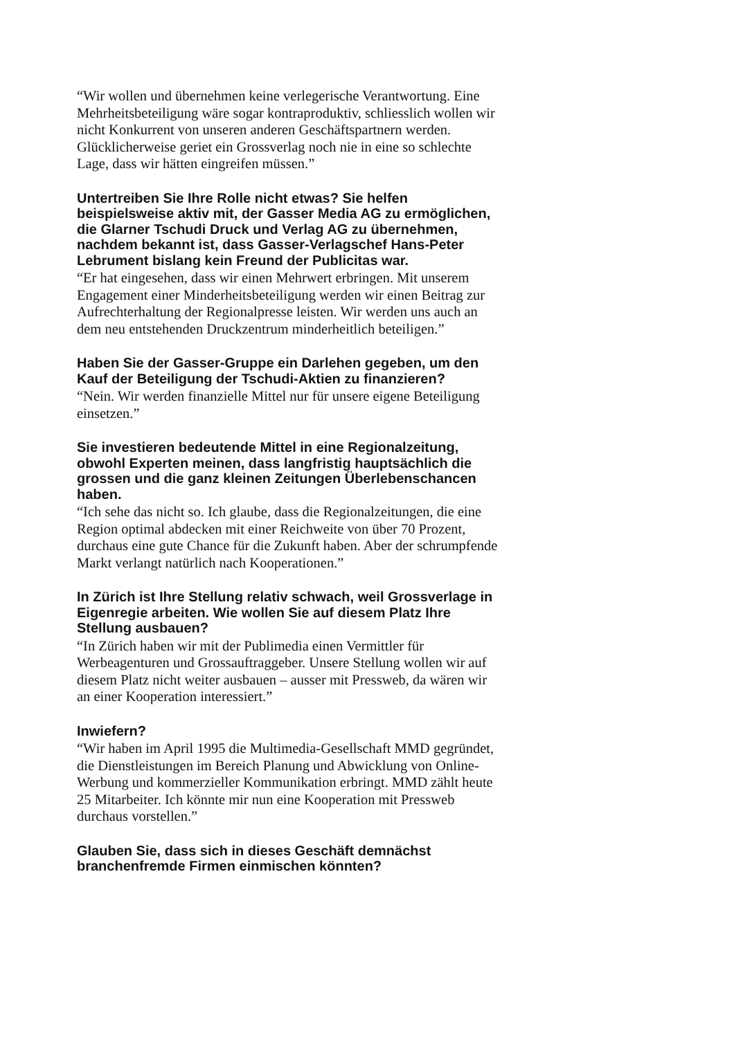“Wir wollen und übernehmen keine verlegerische Verantwortung. Eine Mehrheitsbeteiligung wäre sogar kontraproduktiv, schliesslich wollen wir nicht Konkurrent von unseren anderen Geschäftspartnern werden. Glücklicherweise geriet ein Grossverlag noch nie in eine so schlechte Lage, dass wir hätten eingreifen müssen.”
Untertreiben Sie Ihre Rolle nicht etwas? Sie helfen beispielsweise aktiv mit, der Gasser Media AG zu ermöglichen, die Glarner Tschudi Druck und Verlag AG zu übernehmen, nachdem bekannt ist, dass Gasser-Verlagschef Hans-Peter Lebrument bislang kein Freund der Publicitas war.
“Er hat eingesehen, dass wir einen Mehrwert erbringen. Mit unserem Engagement einer Minderheitsbeteiligung werden wir einen Beitrag zur Aufrechterhaltung der Regionalpresse leisten. Wir werden uns auch an dem neu entstehenden Druckzentrum minderheitlich beteiligen.”
Haben Sie der Gasser-Gruppe ein Darlehen gegeben, um den Kauf der Beteiligung der Tschudi-Aktien zu finanzieren?
“Nein. Wir werden finanzielle Mittel nur für unsere eigene Beteiligung einsetzen.”
Sie investieren bedeutende Mittel in eine Regionalzeitung, obwohl Experten meinen, dass langfristig hauptsächlich die grossen und die ganz kleinen Zeitungen Überlebenschancen haben.
“Ich sehe das nicht so. Ich glaube, dass die Regionalzeitungen, die eine Region optimal abdecken mit einer Reichweite von über 70 Prozent, durchaus eine gute Chance für die Zukunft haben. Aber der schrumpfende Markt verlangt natürlich nach Kooperationen.”
In Zürich ist Ihre Stellung relativ schwach, weil Grossverlage in Eigenregie arbeiten. Wie wollen Sie auf diesem Platz Ihre Stellung ausbauen?
“In Zürich haben wir mit der Publimedia einen Vermittler für Werbeagenturen und Grossauftraggeber. Unsere Stellung wollen wir auf diesem Platz nicht weiter ausbauen – ausser mit Pressweb, da wären wir an einer Kooperation interessiert.”
Inwiefern?
“Wir haben im April 1995 die Multimedia-Gesellschaft MMD gegründet, die Dienstleistungen im Bereich Planung und Abwicklung von Online-Werbung und kommerzieller Kommunikation erbringt. MMD zählt heute 25 Mitarbeiter. Ich könnte mir nun eine Kooperation mit Pressweb durchaus vorstellen.”
Glauben Sie, dass sich in dieses Geschäft demnächst branchenfremde Firmen einmischen könnten?